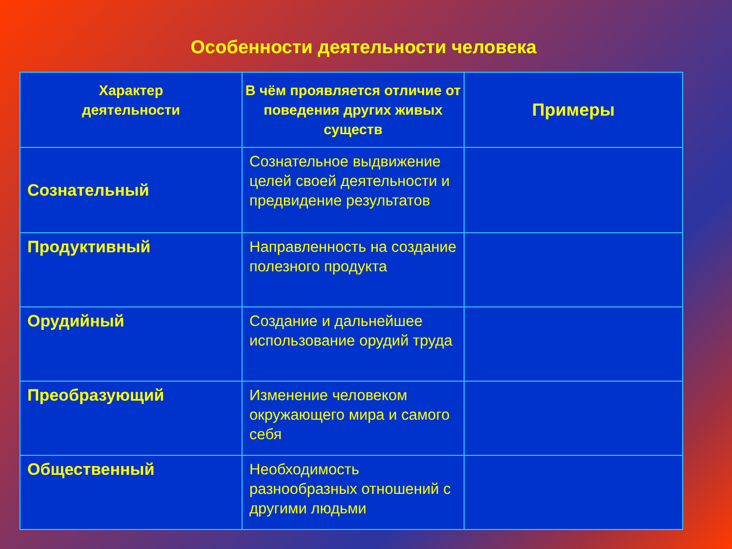Особенности деятельности человека
| Характер деятельности | В чём проявляется отличие от поведения других живых существ | Примеры |
| --- | --- | --- |
| Сознательный | Сознательное выдвижение целей своей деятельности и предвидение результатов | |
| Продуктивный | Направленность на создание полезного продукта | |
| Орудийный | Создание и дальнейшее использование орудий труда | |
| Преобразующий | Изменение человеком окружающего мира и самого себя | |
| Общественный | Необходимость разнообразных отношений с другими людьми | |